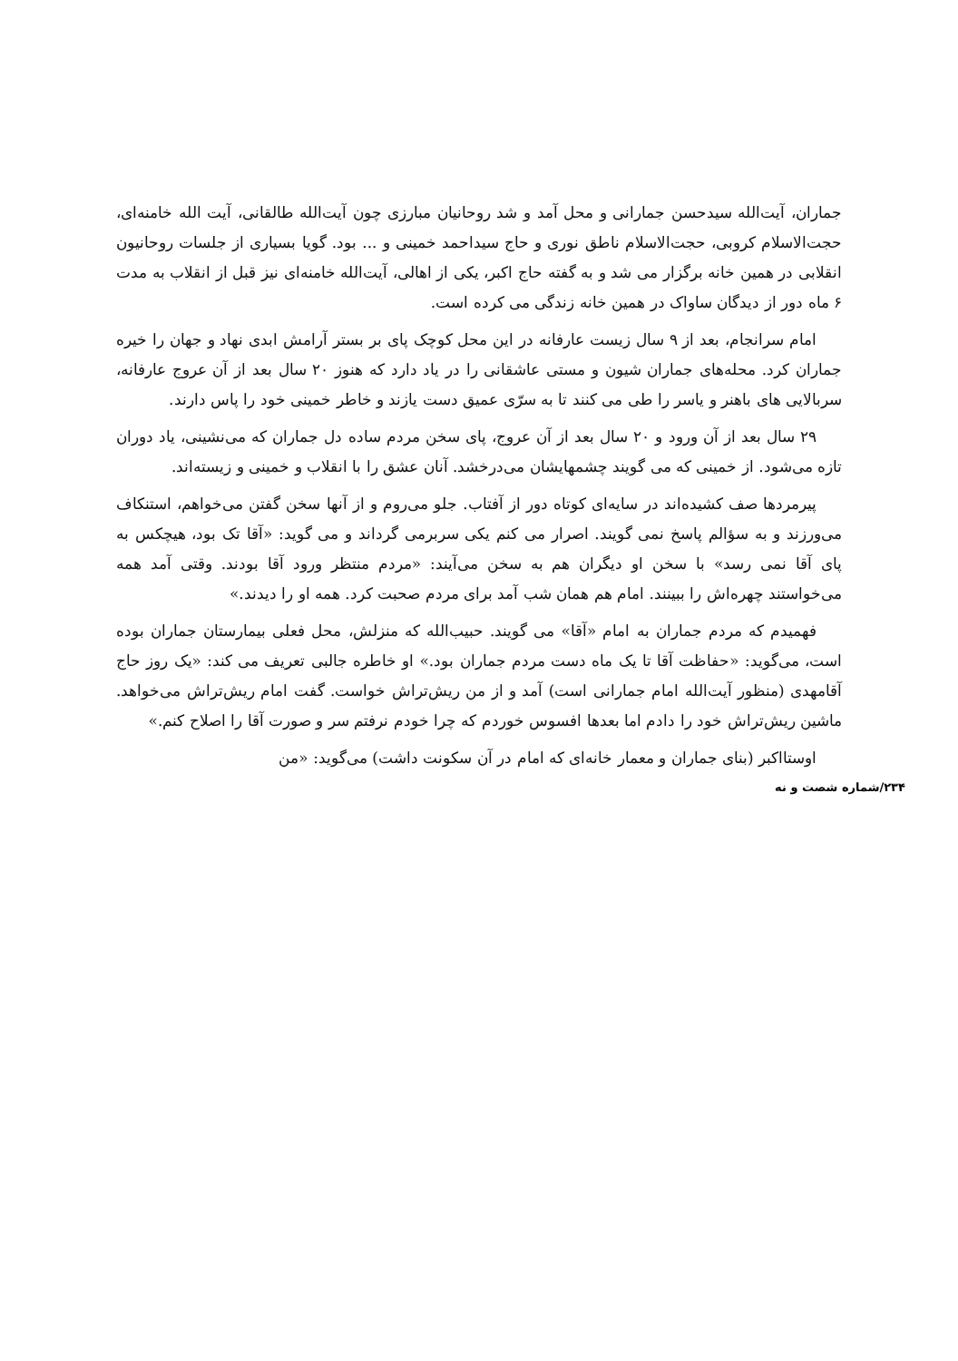جماران، آیت‌الله سیدحسن جمارانی و محل آمد و شد روحانیان مبارزی چون آیت‌الله طالقانی، آیت الله خامنه‌ای، حجت‌الاسلام کروبی، حجت‌الاسلام ناطق نوری و حاج سیداحمد خمینی و ... بود. گویا بسیاری از جلسات روحانیون انقلابی در همین خانه برگزار می شد و به گفته حاج اکبر، یکی از اهالی، آیت‌الله خامنه‌ای نیز قبل از انقلاب به مدت ۶ ماه دور از دیدگان ساواک در همین خانه زندگی می کرده است.
امام سرانجام، بعد از ۹ سال زیست عارفانه در این محل کوچک پای بر بستر آرامش ابدی نهاد و جهان را خیره جماران کرد. محله‌های جماران شیون و مستی عاشقانی را در یاد دارد که هنوز ۲۰ سال بعد از آن عروج عارفانه، سربالایی های باهنر و یاسر را طی می کنند تا به سرّی عمیق دست یازند و خاطر خمینی خود را پاس دارند.
۲۹ سال بعد از آن ورود و ۲۰ سال بعد از آن عروج، پای سخن مردم ساده دل جماران که می‌نشینی، یاد دوران تازه می‌شود. از خمینی که می گویند چشمهایشان می‌درخشد. آنان عشق را با انقلاب و خمینی و زیسته‌اند.
پیرمردها صف کشیده‌اند در سایه‌ای کوتاه دور از آفتاب. جلو می‌روم و از آنها سخن گفتن می‌خواهم، استنکاف می‌ورزند و به سؤالم پاسخ نمی گویند. اصرار می کنم یکی سربرمی گرداند و می گوید: «آقا تک بود، هیچکس به پای آقا نمی رسد» با سخن او دیگران هم به سخن می‌آیند: «مردم منتظر ورود آقا بودند. وقتی آمد همه می‌خواستند چهره‌اش را ببینند. امام هم همان شب آمد برای مردم صحبت کرد. همه او را دیدند.»
فهمیدم که مردم جماران به امام «آقا» می گویند. حبیب‌الله که منزلش، محل فعلی بیمارستان جماران بوده است، می‌گوید: «حفاظت آقا تا یک ماه دست مردم جماران بود.» او خاطره جالبی تعریف می کند: «یک روز حاج آقامهدی (منظور آیت‌الله امام جمارانی است) آمد و از من ریش‌تراش خواست. گفت امام ریش‌تراش می‌خواهد. ماشین ریش‌تراش خود را دادم اما بعدها افسوس خوردم که چرا خودم نرفتم سر و صورت آقا را اصلاح کنم.»
اوستااکبر (بنای جماران و معمار خانه‌ای که امام در آن سکونت داشت) می‌گوید: «من
۲۳۴/شماره شصت و نه